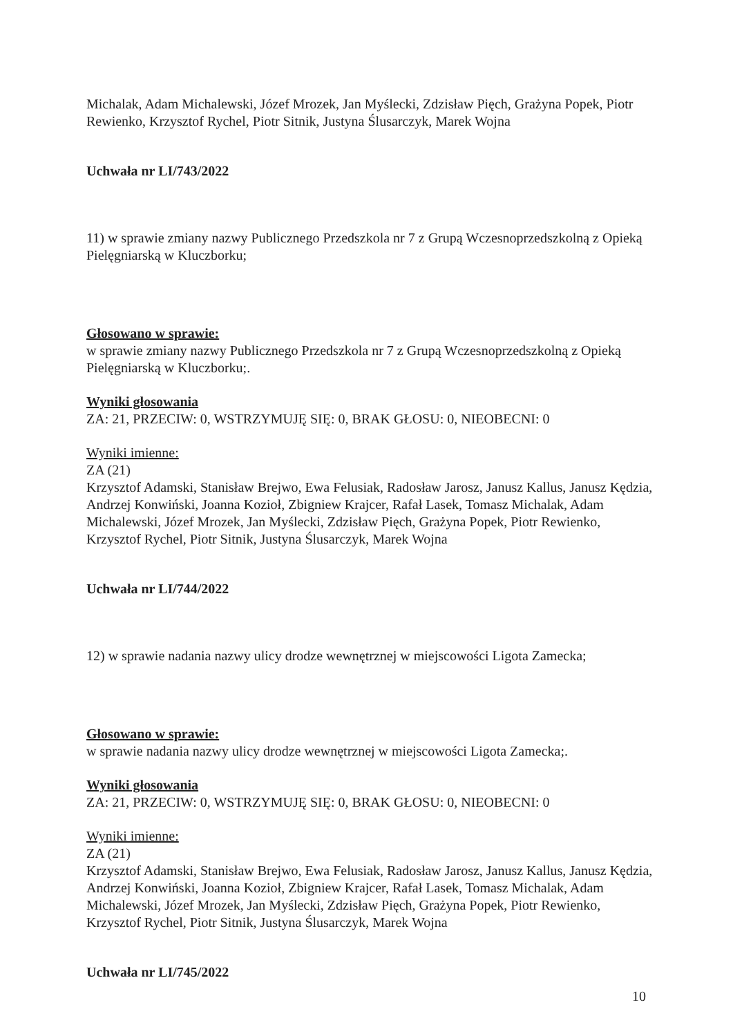Michalak, Adam Michalewski, Józef Mrozek, Jan Myślecki, Zdzisław Pięch, Grażyna Popek, Piotr Rewienko, Krzysztof Rychel, Piotr Sitnik, Justyna Ślusarczyk, Marek Wojna
Uchwała nr LI/743/2022
11) w sprawie zmiany nazwy Publicznego Przedszkola nr 7 z Grupą Wczesnoprzedszkolną z Opieką Pielęgniarską w Kluczborku;
Głosowano w sprawie:
w sprawie zmiany nazwy Publicznego Przedszkola nr 7 z Grupą Wczesnoprzedszkolną z Opieką Pielęgniarską w Kluczborku;.
Wyniki głosowania
ZA: 21, PRZECIW: 0, WSTRZYMUJĘ SIĘ: 0, BRAK GŁOSU: 0, NIEOBECNI: 0
Wyniki imienne:
ZA (21)
Krzysztof Adamski, Stanisław Brejwo, Ewa Felusiak, Radosław Jarosz, Janusz Kallus, Janusz Kędzia, Andrzej Konwiński, Joanna Kozioł, Zbigniew Krajcer, Rafał Lasek, Tomasz Michalak, Adam Michalewski, Józef Mrozek, Jan Myślecki, Zdzisław Pięch, Grażyna Popek, Piotr Rewienko, Krzysztof Rychel, Piotr Sitnik, Justyna Ślusarczyk, Marek Wojna
Uchwała nr LI/744/2022
12) w sprawie nadania nazwy ulicy drodze wewnętrznej w miejscowości Ligota Zamecka;
Głosowano w sprawie:
w sprawie nadania nazwy ulicy drodze wewnętrznej w miejscowości Ligota Zamecka;.
Wyniki głosowania
ZA: 21, PRZECIW: 0, WSTRZYMUJĘ SIĘ: 0, BRAK GŁOSU: 0, NIEOBECNI: 0
Wyniki imienne:
ZA (21)
Krzysztof Adamski, Stanisław Brejwo, Ewa Felusiak, Radosław Jarosz, Janusz Kallus, Janusz Kędzia, Andrzej Konwiński, Joanna Kozioł, Zbigniew Krajcer, Rafał Lasek, Tomasz Michalak, Adam Michalewski, Józef Mrozek, Jan Myślecki, Zdzisław Pięch, Grażyna Popek, Piotr Rewienko, Krzysztof Rychel, Piotr Sitnik, Justyna Ślusarczyk, Marek Wojna
Uchwała nr LI/745/2022
10